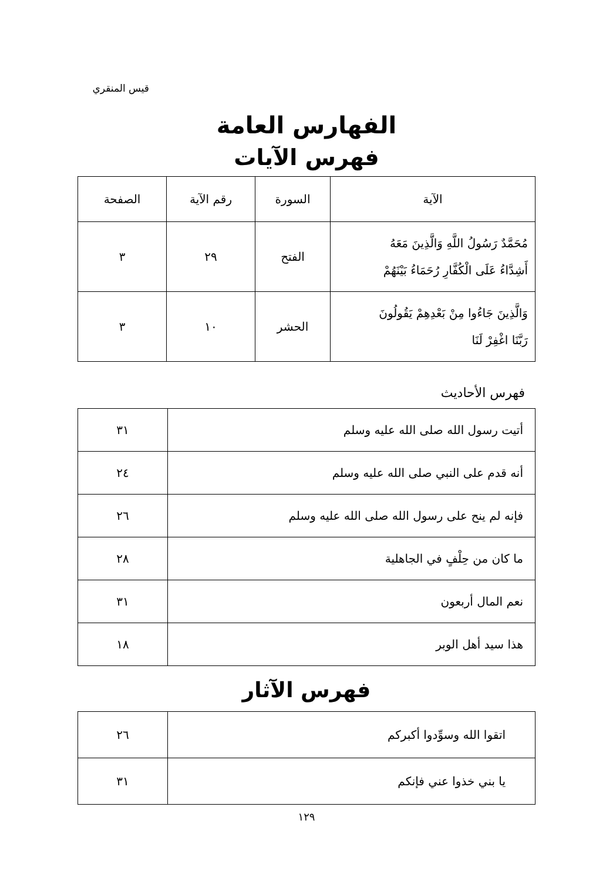قيس المنقري
الفهارس العامة
فهرس الآيات
| الآية | السورة | رقم الآية | الصفحة |
| --- | --- | --- | --- |
| مُحَمَّدٌ رَسُولُ اللَّهِ وَالَّذِينَ مَعَهُ أَشِدَّاءُ عَلَى الْكُفَّارِ رُحَمَاءُ بَيْنَهُمْ | الفتح | ٢٩ | ٣ |
| وَالَّذِينَ جَاءُوا مِنْ بَعْدِهِمْ يَقُولُونَ رَبَّنَا اغْفِرْ لَنَا | الحشر | ١٠ | ٣ |
فهرس الأحاديث
| أتيت رسول الله صلى الله عليه وسلم | ٣١ |
| أنه قدم على النبي صلى الله عليه وسلم | ٢٤ |
| فإنه لم ينح على رسول الله صلى الله عليه وسلم | ٢٦ |
| ما كان من حِلْفٍ في الجاهلية | ٢٨ |
| نعم المال أربعون | ٣١ |
| هذا سيد أهل الوبر | ١٨ |
فهرس الآثار
| اتقوا الله وسوِّدوا أكبركم | ٢٦ |
| يا بني خذوا عني فإنكم | ٣١ |
١٢٩